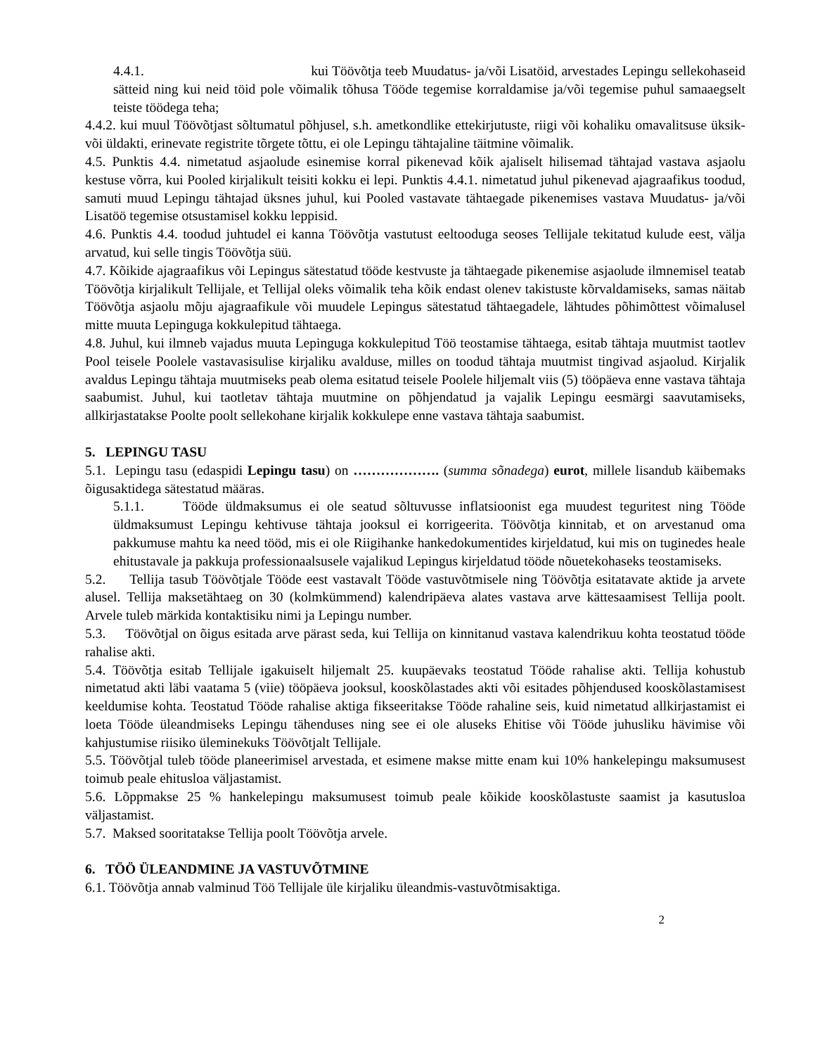4.4.1. kui Töövõtja teeb Muudatus- ja/või Lisatöid, arvestades Lepingu sellekohaseid sätteid ning kui neid töid pole võimalik tõhusa Tööde tegemise korraldamise ja/või tegemise puhul samaaegselt teiste töödega teha;
4.4.2. kui muul Töövõtjast sõltumatul põhjusel, s.h. ametkondlike ettekirjutuste, riigi või kohaliku omavalitsuse üksik- või üldakti, erinevate registrite tõrgete tõttu, ei ole Lepingu tähtajaline täitmine võimalik.
4.5. Punktis 4.4. nimetatud asjaolude esinemise korral pikenevad kõik ajaliselt hilisemad tähtajad vastava asjaolu kestuse võrra, kui Pooled kirjalikult teisiti kokku ei lepi. Punktis 4.4.1. nimetatud juhul pikenevad ajagraafikus toodud, samuti muud Lepingu tähtajad üksnes juhul, kui Pooled vastavate tähtaegade pikenemises vastava Muudatus- ja/või Lisatöö tegemise otsustamisel kokku leppisid.
4.6. Punktis 4.4. toodud juhtudel ei kanna Töövõtja vastutust eeltooduga seoses Tellijale tekitatud kulude eest, välja arvatud, kui selle tingis Töövõtja süü.
4.7. Kõikide ajagraafikus või Lepingus sätestatud tööde kestvuste ja tähtaegade pikenemise asjaolude ilmnemisel teatab Töövõtja kirjalikult Tellijale, et Tellijal oleks võimalik teha kõik endast olenev takistuste kõrvaldamiseks, samas näitab Töövõtja asjaolu mõju ajagraafikule või muudele Lepingus sätestatud tähtaegadele, lähtudes põhimõttest võimalusel mitte muuta Lepinguga kokkulepitud tähtaega.
4.8. Juhul, kui ilmneb vajadus muuta Lepinguga kokkulepitud Töö teostamise tähtaega, esitab tähtaja muutmist taotlev Pool teisele Poolele vastavasisulise kirjaliku avalduse, milles on toodud tähtaja muutmist tingivad asjaolud. Kirjalik avaldus Lepingu tähtaja muutmiseks peab olema esitatud teisele Poolele hiljemalt viis (5) tööpäeva enne vastava tähtaja saabumist. Juhul, kui taotletav tähtaja muutmine on põhjendatud ja vajalik Lepingu eesmärgi saavutamiseks, allkirjastatakse Poolte poolt sellekohane kirjalik kokkulepe enne vastava tähtaja saabumist.
5. LEPINGU TASU
5.1. Lepingu tasu (edaspidi Lepingu tasu) on ………………. (summa sõnadega) eurot, millele lisandub käibemaks õigusaktidega sätestatud määras.
5.1.1. Tööde üldmaksumus ei ole seatud sõltuvusse inflatsioonist ega muudest teguritest ning Tööde üldmaksumust Lepingu kehtivuse tähtaja jooksul ei korrigeerita. Töövõtja kinnitab, et on arvestanud oma pakkumuse mahtu ka need tööd, mis ei ole Riigihanke hankedokumentides kirjeldatud, kui mis on tuginedes heale ehitustavale ja pakkuja professionaalsusele vajalikud Lepingus kirjeldatud tööde nõuetekohaseks teostamiseks.
5.2. Tellija tasub Töövõtjale Tööde eest vastavalt Tööde vastuvõtmisele ning Töövõtja esitatavate aktide ja arvete alusel. Tellija maksetähtaeg on 30 (kolmkümmend) kalendripäeva alates vastava arve kättesaamisest Tellija poolt. Arvele tuleb märkida kontaktisiku nimi ja Lepingu number.
5.3. Töövõtjal on õigus esitada arve pärast seda, kui Tellija on kinnitanud vastava kalendrikuu kohta teostatud tööde rahalise akti.
5.4. Töövõtja esitab Tellijale igakuiselt hiljemalt 25. kuupäevaks teostatud Tööde rahalise akti. Tellija kohustub nimetatud akti läbi vaatama 5 (viie) tööpäeva jooksul, kooskõlastades akti või esitades põhjendused kooskõlastamisest keeldumise kohta. Teostatud Tööde rahalise aktiga fikseeritakse Tööde rahaline seis, kuid nimetatud allkirjastamist ei loeta Tööde üleandmiseks Lepingu tähenduses ning see ei ole aluseks Ehitise või Tööde juhusliku hävimise või kahjustumise riisiko üleminekuks Töövõtjalt Tellijale.
5.5. Töövõtjal tuleb tööde planeerimisel arvestada, et esimene makse mitte enam kui 10% hankelepingu maksumusest toimub peale ehitusloa väljastamist.
5.6. Lõppmakse 25 % hankelepingu maksumusest toimub peale kõikide kooskõlastuste saamist ja kasutusloa väljastamist.
5.7. Maksed sooritatakse Tellija poolt Töövõtja arvele.
6. TÖÖ ÜLEANDMINE JA VASTUVÕTMINE
6.1. Töövõtja annab valminud Töö Tellijale üle kirjaliku üleandmis-vastuvõtmisaktiga.
2